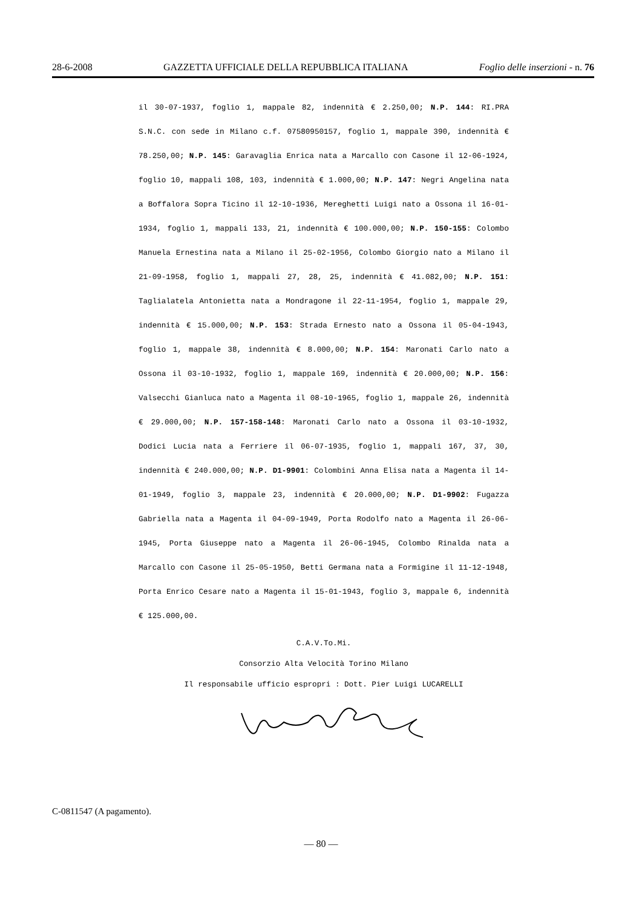28-6-2008 GAZZETTA UFFICIALE DELLA REPUBBLICA ITALIANA Foglio delle inserzioni - n. 76
il 30-07-1937, foglio 1, mappale 82, indennità € 2.250,00; N.P. 144: RI.PRA S.N.C. con sede in Milano c.f. 07580950157, foglio 1, mappale 390, indennità € 78.250,00; N.P. 145: Garavaglia Enrica nata a Marcallo con Casone il 12-06-1924, foglio 10, mappali 108, 103, indennità € 1.000,00; N.P. 147: Negri Angelina nata a Boffalora Sopra Ticino il 12-10-1936, Mereghetti Luigi nato a Ossona il 16-01-1934, foglio 1, mappali 133, 21, indennità € 100.000,00; N.P. 150-155: Colombo Manuela Ernestina nata a Milano il 25-02-1956, Colombo Giorgio nato a Milano il 21-09-1958, foglio 1, mappali 27, 28, 25, indennità € 41.082,00; N.P. 151: Taglialatela Antonietta nata a Mondragone il 22-11-1954, foglio 1, mappale 29, indennità € 15.000,00; N.P. 153: Strada Ernesto nato a Ossona il 05-04-1943, foglio 1, mappale 38, indennità € 8.000,00; N.P. 154: Maronati Carlo nato a Ossona il 03-10-1932, foglio 1, mappale 169, indennità € 20.000,00; N.P. 156: Valsecchi Gianluca nato a Magenta il 08-10-1965, foglio 1, mappale 26, indennità € 29.000,00; N.P. 157-158-148: Maronati Carlo nato a Ossona il 03-10-1932, Dodici Lucia nata a Ferriere il 06-07-1935, foglio 1, mappali 167, 37, 30, indennità € 240.000,00; N.P. D1-9901: Colombini Anna Elisa nata a Magenta il 14-01-1949, foglio 3, mappale 23, indennità € 20.000,00; N.P. D1-9902: Fugazza Gabriella nata a Magenta il 04-09-1949, Porta Rodolfo nato a Magenta il 26-06-1945, Porta Giuseppe nato a Magenta il 26-06-1945, Colombo Rinalda nata a Marcallo con Casone il 25-05-1950, Betti Germana nata a Formigine il 11-12-1948, Porta Enrico Cesare nato a Magenta il 15-01-1943, foglio 3, mappale 6, indennità € 125.000,00.
C.A.V.To.Mi.
Consorzio Alta Velocità Torino Milano
Il responsabile ufficio espropri : Dott. Pier Luigi LUCARELLI
C-0811547 (A pagamento).
— 80 —